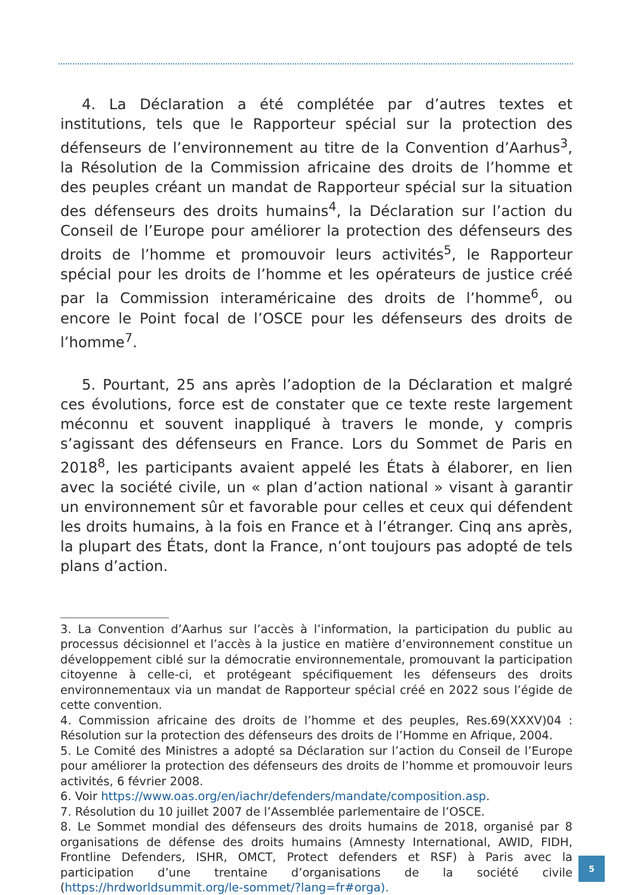4. La Déclaration a été complétée par d’autres textes et institutions, tels que le Rapporteur spécial sur la protection des défenseurs de l’environnement au titre de la Convention d’Aarhus<sup>3</sup>, la Résolution de la Commission africaine des droits de l’homme et des peuples créant un mandat de Rapporteur spécial sur la situation des défenseurs des droits humains<sup>4</sup>, la Déclaration sur l’action du Conseil de l’Europe pour améliorer la protection des défenseurs des droits de l’homme et promouvoir leurs activités<sup>5</sup>, le Rapporteur spécial pour les droits de l’homme et les opérateurs de justice créé par la Commission interaméricaine des droits de l’homme<sup>6</sup>, ou encore le Point focal de l’OSCE pour les défenseurs des droits de l’homme<sup>7</sup>.
5. Pourtant, 25 ans après l’adoption de la Déclaration et malgré ces évolutions, force est de constater que ce texte reste largement méconnu et souvent inappliqué à travers le monde, y compris s’agissant des défenseurs en France. Lors du Sommet de Paris en 2018<sup>8</sup>, les participants avaient appelé les États à élaborer, en lien avec la société civile, un « plan d’action national » visant à garantir un environnement sûr et favorable pour celles et ceux qui défendent les droits humains, à la fois en France et à l’étranger. Cinq ans après, la plupart des États, dont la France, n’ont toujours pas adopté de tels plans d’action.
3. La Convention d’Aarhus sur l’accès à l’information, la participation du public au processus décisionnel et l’accès à la justice en matière d’environnement constitue un développement ciblé sur la démocratie environnementale, promouvant la participation citoyenne à celle-ci, et protégeant spécifiquement les défenseurs des droits environnementaux via un mandat de Rapporteur spécial créé en 2022 sous l’égide de cette convention.
4. Commission africaine des droits de l’homme et des peuples, Res.69(XXXV)04 : Résolution sur la protection des défenseurs des droits de l’Homme en Afrique, 2004.
5. Le Comité des Ministres a adopté sa Déclaration sur l’action du Conseil de l’Europe pour améliorer la protection des défenseurs des droits de l’homme et promouvoir leurs activités, 6 février 2008.
6. Voir https://www.oas.org/en/iachr/defenders/mandate/composition.asp.
7. Résolution du 10 juillet 2007 de l’Assemblée parlementaire de l’OSCE.
8. Le Sommet mondial des défenseurs des droits humains de 2018, organisé par 8 organisations de défense des droits humains (Amnesty International, AWID, FIDH, Frontline Defenders, ISHR, OMCT, Protect defenders et RSF) à Paris avec la participation d’une trentaine d’organisations de la société civile (https://hrdworldsummit.org/le-sommet/?lang=fr#orga).
5